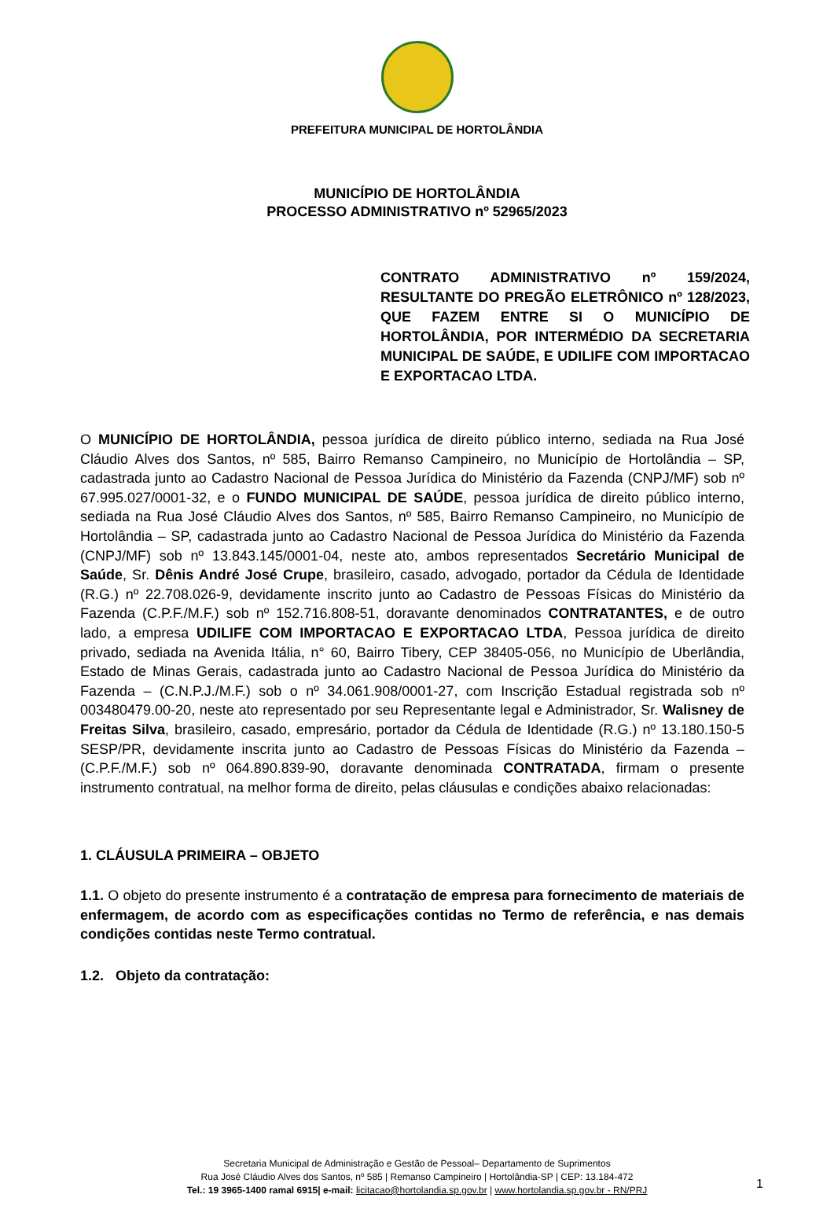PREFEITURA MUNICIPAL DE HORTOLÂNDIA
MUNICÍPIO DE HORTOLÂNDIA
PROCESSO ADMINISTRATIVO nº 52965/2023
CONTRATO ADMINISTRATIVO nº 159/2024, RESULTANTE DO PREGÃO ELETRÔNICO nº 128/2023, QUE FAZEM ENTRE SI O MUNICÍPIO DE HORTOLÂNDIA, POR INTERMÉDIO DA SECRETARIA MUNICIPAL DE SAÚDE, E UDILIFE COM IMPORTACAO E EXPORTACAO LTDA.
O MUNICÍPIO DE HORTOLÂNDIA, pessoa jurídica de direito público interno, sediada na Rua José Cláudio Alves dos Santos, nº 585, Bairro Remanso Campineiro, no Município de Hortolândia – SP, cadastrada junto ao Cadastro Nacional de Pessoa Jurídica do Ministério da Fazenda (CNPJ/MF) sob nº 67.995.027/0001-32, e o FUNDO MUNICIPAL DE SAÚDE, pessoa jurídica de direito público interno, sediada na Rua José Cláudio Alves dos Santos, nº 585, Bairro Remanso Campineiro, no Município de Hortolândia – SP, cadastrada junto ao Cadastro Nacional de Pessoa Jurídica do Ministério da Fazenda (CNPJ/MF) sob nº 13.843.145/0001-04, neste ato, ambos representados Secretário Municipal de Saúde, Sr. Dênis André José Crupe, brasileiro, casado, advogado, portador da Cédula de Identidade (R.G.) nº 22.708.026-9, devidamente inscrito junto ao Cadastro de Pessoas Físicas do Ministério da Fazenda (C.P.F./M.F.) sob nº 152.716.808-51, doravante denominados CONTRATANTES, e de outro lado, a empresa UDILIFE COM IMPORTACAO E EXPORTACAO LTDA, Pessoa jurídica de direito privado, sediada na Avenida Itália, n° 60, Bairro Tibery, CEP 38405-056, no Município de Uberlândia, Estado de Minas Gerais, cadastrada junto ao Cadastro Nacional de Pessoa Jurídica do Ministério da Fazenda – (C.N.P.J./M.F.) sob o nº 34.061.908/0001-27, com Inscrição Estadual registrada sob nº 003480479.00-20, neste ato representado por seu Representante legal e Administrador, Sr. Walisney de Freitas Silva, brasileiro, casado, empresário, portador da Cédula de Identidade (R.G.) nº 13.180.150-5 SESP/PR, devidamente inscrita junto ao Cadastro de Pessoas Físicas do Ministério da Fazenda – (C.P.F./M.F.) sob nº 064.890.839-90, doravante denominada CONTRATADA, firmam o presente instrumento contratual, na melhor forma de direito, pelas cláusulas e condições abaixo relacionadas:
1. CLÁUSULA PRIMEIRA – OBJETO
1.1. O objeto do presente instrumento é a contratação de empresa para fornecimento de materiais de enfermagem, de acordo com as especificações contidas no Termo de referência, e nas demais condições contidas neste Termo contratual.
1.2. Objeto da contratação:
Secretaria Municipal de Administração e Gestão de Pessoal– Departamento de Suprimentos
Rua José Cláudio Alves dos Santos, nº 585 | Remanso Campineiro | Hortolândia-SP | CEP: 13.184-472
Tel.: 19 3965-1400 ramal 6915| e-mail: licitacao@hortolandia.sp.gov.br | www.hortolandia.sp.gov.br - RN/PRJ
1